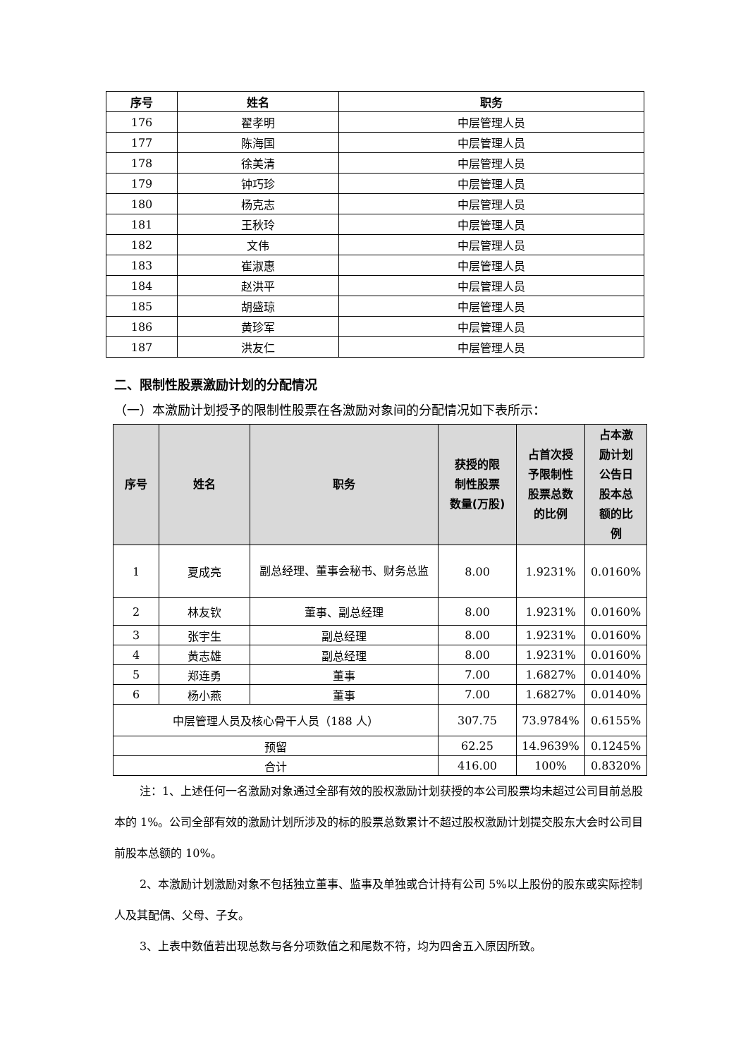| 序号 | 姓名 | 职务 |
| --- | --- | --- |
| 176 | 翟孝明 | 中层管理人员 |
| 177 | 陈海国 | 中层管理人员 |
| 178 | 徐美清 | 中层管理人员 |
| 179 | 钟巧珍 | 中层管理人员 |
| 180 | 杨克志 | 中层管理人员 |
| 181 | 王秋玲 | 中层管理人员 |
| 182 | 文伟 | 中层管理人员 |
| 183 | 崔淑惠 | 中层管理人员 |
| 184 | 赵洪平 | 中层管理人员 |
| 185 | 胡盛琼 | 中层管理人员 |
| 186 | 黄珍军 | 中层管理人员 |
| 187 | 洪友仁 | 中层管理人员 |
二、限制性股票激励计划的分配情况
（一）本激励计划授予的限制性股票在各激励对象间的分配情况如下表所示：
| 序号 | 姓名 | 职务 | 获授的限 制性股票 数量(万股) | 占首次授 予限制性 股票总数 的比例 | 占本激 励计划 公告日 股本总 额的比 例 |
| --- | --- | --- | --- | --- | --- |
| 1 | 夏成亮 | 副总经理、董事会秘书、财务总监 | 8.00 | 1.9231% | 0.0160% |
| 2 | 林友钦 | 董事、副总经理 | 8.00 | 1.9231% | 0.0160% |
| 3 | 张宇生 | 副总经理 | 8.00 | 1.9231% | 0.0160% |
| 4 | 黄志雄 | 副总经理 | 8.00 | 1.9231% | 0.0160% |
| 5 | 郑连勇 | 董事 | 7.00 | 1.6827% | 0.0140% |
| 6 | 杨小燕 | 董事 | 7.00 | 1.6827% | 0.0140% |
| 中层管理人员及核心骨干人员（188 人） | | | 307.75 | 73.9784% | 0.6155% |
| 预留 | | | 62.25 | 14.9639% | 0.1245% |
| 合计 | | | 416.00 | 100% | 0.8320% |
注：1、上述任何一名激励对象通过全部有效的股权激励计划获授的本公司股票均未超过公司目前总股本的 1%。公司全部有效的激励计划所涉及的标的股票总数累计不超过股权激励计划提交股东大会时公司目前股本总额的 10%。
2、本激励计划激励对象不包括独立董事、监事及单独或合计持有公司 5%以上股份的股东或实际控制人及其配偶、父母、子女。
3、上表中数值若出现总数与各分项数值之和尾数不符，均为四舍五入原因所致。